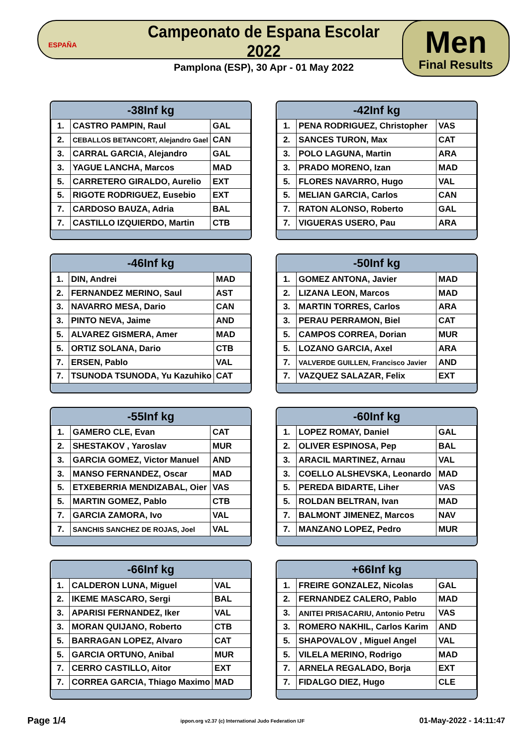ESPAÑA
Campeonato de Espana Escolar 2022
Pamplona (ESP), 30 Apr - 01 May 2022
Men
Final Results
| -38Inf kg | | |
| --- | --- | --- |
| 1. | CASTRO PAMPIN, Raul | GAL |
| 2. | CEBALLOS BETANCORT, Alejandro Gael | CAN |
| 3. | CARRAL GARCIA, Alejandro | GAL |
| 3. | YAGUE LANCHA, Marcos | MAD |
| 5. | CARRETERO GIRALDO, Aurelio | EXT |
| 5. | RIGOTE RODRIGUEZ, Eusebio | EXT |
| 7. | CARDOSO BAUZA, Adria | BAL |
| 7. | CASTILLO IZQUIERDO, Martin | CTB |
| -42Inf kg | | |
| --- | --- | --- |
| 1. | PENA RODRIGUEZ, Christopher | VAS |
| 2. | SANCES TURON, Max | CAT |
| 3. | POLO LAGUNA, Martin | ARA |
| 3. | PRADO MORENO, Izan | MAD |
| 5. | FLORES NAVARRO, Hugo | VAL |
| 5. | MELIAN GARCIA, Carlos | CAN |
| 7. | RATON ALONSO, Roberto | GAL |
| 7. | VIGUERAS USERO, Pau | ARA |
| -46Inf kg | | |
| --- | --- | --- |
| 1. | DIN, Andrei | MAD |
| 2. | FERNANDEZ MERINO, Saul | AST |
| 3. | NAVARRO MESA, Dario | CAN |
| 3. | PINTO NEVA, Jaime | AND |
| 5. | ALVAREZ GISMERA, Amer | MAD |
| 5. | ORTIZ SOLANA, Dario | CTB |
| 7. | ERSEN, Pablo | VAL |
| 7. | TSUNODA TSUNODA, Yu Kazuhiko | CAT |
| -50Inf kg | | |
| --- | --- | --- |
| 1. | GOMEZ ANTONA, Javier | MAD |
| 2. | LIZANA LEON, Marcos | MAD |
| 3. | MARTIN TORRES, Carlos | ARA |
| 3. | PERAU PERRAMON, Biel | CAT |
| 5. | CAMPOS CORREA, Dorian | MUR |
| 5. | LOZANO GARCIA, Axel | ARA |
| 7. | VALVERDE GUILLEN, Francisco Javier | AND |
| 7. | VAZQUEZ SALAZAR, Felix | EXT |
| -55Inf kg | | |
| --- | --- | --- |
| 1. | GAMERO CLE, Evan | CAT |
| 2. | SHESTAKOV , Yaroslav | MUR |
| 3. | GARCIA GOMEZ, Victor Manuel | AND |
| 3. | MANSO FERNANDEZ, Oscar | MAD |
| 5. | ETXEBERRIA MENDIZABAL, Oier | VAS |
| 5. | MARTIN GOMEZ, Pablo | CTB |
| 7. | GARCIA ZAMORA, Ivo | VAL |
| 7. | SANCHIS SANCHEZ DE ROJAS, Joel | VAL |
| -60Inf kg | | |
| --- | --- | --- |
| 1. | LOPEZ ROMAY, Daniel | GAL |
| 2. | OLIVER ESPINOSA, Pep | BAL |
| 3. | ARACIL MARTINEZ, Arnau | VAL |
| 3. | COELLO ALSHEVSKA, Leonardo | MAD |
| 5. | PEREDA BIDARTE, Liher | VAS |
| 5. | ROLDAN BELTRAN, Ivan | MAD |
| 7. | BALMONT JIMENEZ, Marcos | NAV |
| 7. | MANZANO LOPEZ, Pedro | MUR |
| -66Inf kg | | |
| --- | --- | --- |
| 1. | CALDERON LUNA, Miguel | VAL |
| 2. | IKEME MASCARO, Sergi | BAL |
| 3. | APARISI FERNANDEZ, Iker | VAL |
| 3. | MORAN QUIJANO, Roberto | CTB |
| 5. | BARRAGAN LOPEZ, Alvaro | CAT |
| 5. | GARCIA ORTUNO, Anibal | MUR |
| 7. | CERRO CASTILLO, Aitor | EXT |
| 7. | CORREA GARCIA, Thiago Maximo | MAD |
| +66Inf kg | | |
| --- | --- | --- |
| 1. | FREIRE GONZALEZ, Nicolas | GAL |
| 2. | FERNANDEZ CALERO, Pablo | MAD |
| 3. | ANITEI PRISACARIU, Antonio Petru | VAS |
| 3. | ROMERO NAKHIL, Carlos Karim | AND |
| 5. | SHAPOVALOV , Miguel Angel | VAL |
| 5. | VILELA MERINO, Rodrigo | MAD |
| 7. | ARNELA REGALADO, Borja | EXT |
| 7. | FIDALGO DIEZ, Hugo | CLE |
Page 1/4 ippon.org v2.37 (c) International Judo Federation IJF 01-May-2022 - 14:11:47